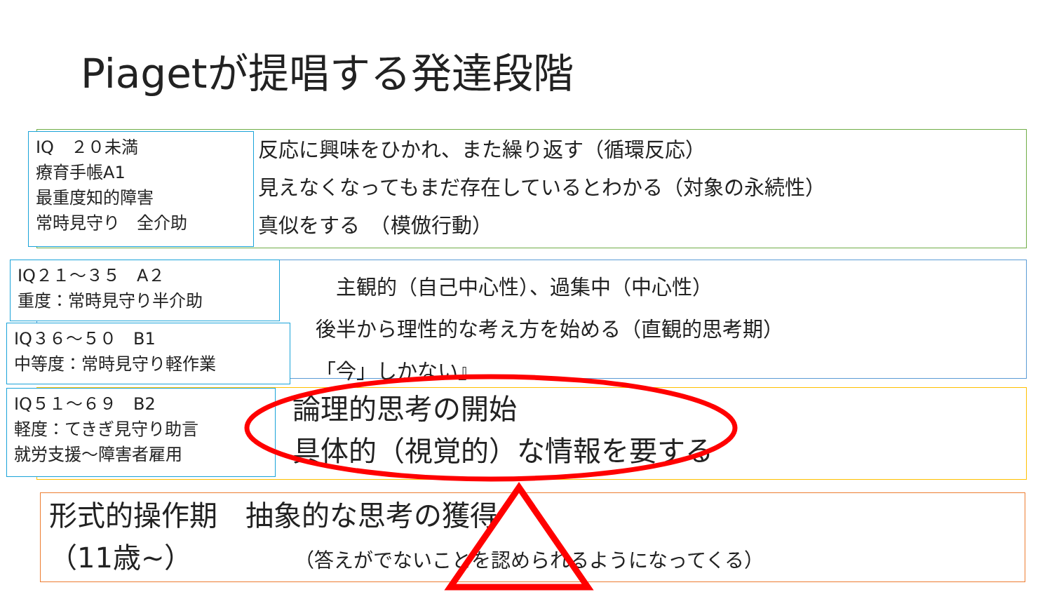Piagetが提唱する発達段階
IQ　２０未満
療育手帳A1
最重度知的障害
常時見守り　全介助
反応に興味をひかれ、また繰り返す（循環反応）
見えなくなってもまだ存在しているとわかる（対象の永続性）
真似をする　（模倣行動）
IQ２１～３５　A２
重度：常時見守り半介助
IQ３６～５０　B1
中等度：常時見守り軽作業
　主観的（自己中心性）、過集中（中心性）
後半から理性的な考え方を始める（直観的思考期）
「今」しかない』
IQ５１～６９　B2
軽度：てきぎ見守り助言
就労支援～障害者雇用
論理的思考の開始
具体的（視覚的）な情報を要する
形式的操作期　抽象的な思考の獲得
（11歳~） （答えがでないことを認められるようになってくる）